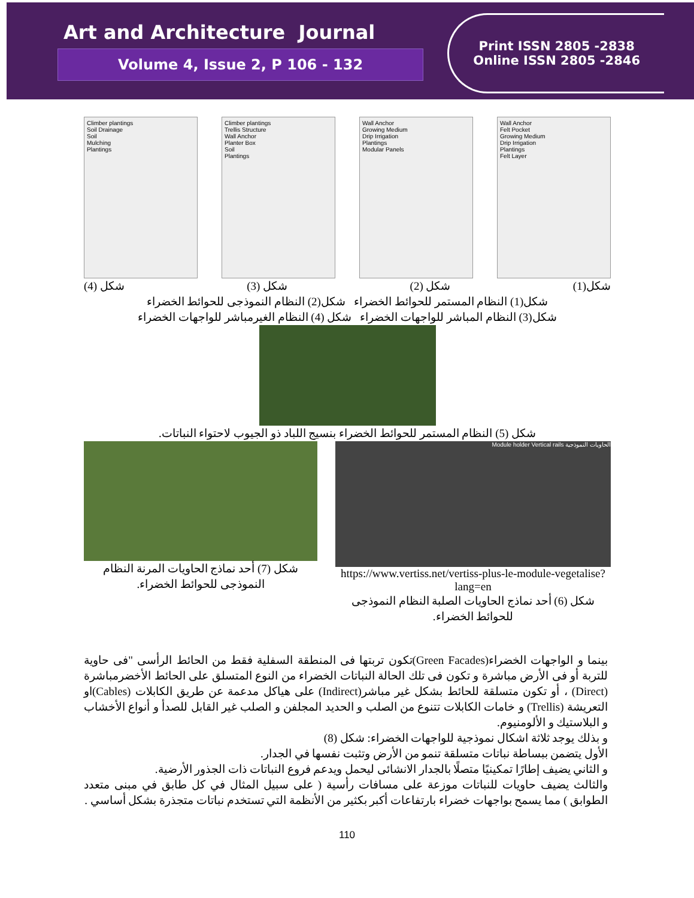Art and Architecture Journal
Volume 4, Issue 2, P 106 - 132
Print ISSN 2805 -2838
Online ISSN 2805 -2846
Climber plantings
Soil Drainage
Soil
Mulching
Plantings
Climber plantings
Trellis Structure
Wall Anchor
Planter Box
Soil
Plantings
Wall Anchor
Growing Medium
Drip Irrigation
Plantings
Modular Panels
Wall Anchor
Felt Pocket
Growing Medium
Drip Irrigation
Plantings
Felt Layer
شكل(1) شكل (2) شكل (3) شكل (4)
شكل(1) النظام المستمر للحوائط الخضراء شكل(2) النظام النموذجى للحوائط الخضراء
شكل(3) النظام المباشر للواجهات الخضراء شكل (4) النظام الغيرمباشر للواجهات الخضراء
شكل (5) النظام المستمر للحوائط الخضراء بنسيج اللباد ذو الجيوب لاحتواء النباتات.
الحاويات النموذجية Module holder Vertical rails
https://www.vertiss.net/vertiss-plus-le-module-vegetalise?lang=en
شكل (6) أحد نماذج الحاويات الصلبة النظام النموذجى للحوائط الخضراء.
شكل (7) أحد نماذج الحاويات المرنة النظام النموذجى للحوائط الخضراء.
بينما و الواجهات الخضراء(Green Facades)تكون تربتها فى المنطقة السفلية فقط من الحائط الرأسى "فى حاوية للتربة أو فى الأرض مباشرة و تكون فى تلك الحالة النباتات الخضراء من النوع المتسلق على الحائط الأخضرمباشرة (Direct) ، أو تكون متسلقة للحائط بشكل غير مباشر(Indirect) على هياكل مدعمة عن طريق الكابلات (Cables)او التعريشة (Trellis) و خامات الكابلات تتنوع من الصلب و الحديد المجلفن و الصلب غير القابل للصدأ و أنواع الأخشاب و البلاستيك و الألومنيوم.
و بذلك يوجد ثلاثة اشكال نموذجية للواجهات الخضراء: شكل (8)
الأول يتضمن ببساطة نباتات متسلقة تنمو من الأرض وتثبت نفسها في الجدار.
و الثاني يضيف إطارًا تمكينيًا متصلًا بالجدار الانشائى ليحمل ويدعم فروع النباتات ذات الجذور الأرضية.
والثالث يضيف حاويات للنباتات موزعة على مسافات رأسية ( على سبيل المثال في كل طابق في مبنى متعدد الطوابق ) مما يسمح بواجهات خضراء بارتفاعات أكبر بكثير من الأنظمة التي تستخدم نباتات متجذرة بشكل أساسي .
110